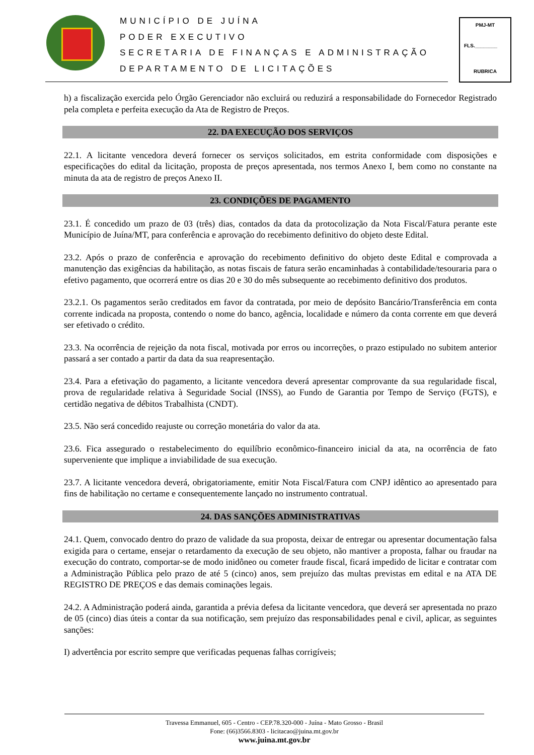MUNICÍPIO DE JUÍNA
PODER EXECUTIVO
SECRETARIA DE FINANÇAS E ADMINISTRAÇÃO
DEPARTAMENTO DE LICITAÇÕES
PMJ-MT
FLS.________
RUBRICA
h) a fiscalização exercida pelo Órgão Gerenciador não excluirá ou reduzirá a responsabilidade do Fornecedor Registrado pela completa e perfeita execução da Ata de Registro de Preços.
22. DA EXECUÇÃO DOS SERVIÇOS
22.1. A licitante vencedora deverá fornecer os serviços solicitados, em estrita conformidade com disposições e especificações do edital da licitação, proposta de preços apresentada, nos termos Anexo I, bem como no constante na minuta da ata de registro de preços Anexo II.
23. CONDIÇÕES DE PAGAMENTO
23.1. É concedido um prazo de 03 (três) dias, contados da data da protocolização da Nota Fiscal/Fatura perante este Município de Juína/MT, para conferência e aprovação do recebimento definitivo do objeto deste Edital.
23.2. Após o prazo de conferência e aprovação do recebimento definitivo do objeto deste Edital e comprovada a manutenção das exigências da habilitação, as notas fiscais de fatura serão encaminhadas à contabilidade/tesouraria para o efetivo pagamento, que ocorrerá entre os dias 20 e 30 do mês subsequente ao recebimento definitivo dos produtos.
23.2.1. Os pagamentos serão creditados em favor da contratada, por meio de depósito Bancário/Transferência em conta corrente indicada na proposta, contendo o nome do banco, agência, localidade e número da conta corrente em que deverá ser efetivado o crédito.
23.3. Na ocorrência de rejeição da nota fiscal, motivada por erros ou incorreções, o prazo estipulado no subitem anterior passará a ser contado a partir da data da sua reapresentação.
23.4. Para a efetivação do pagamento, a licitante vencedora deverá apresentar comprovante da sua regularidade fiscal, prova de regularidade relativa à Seguridade Social (INSS), ao Fundo de Garantia por Tempo de Serviço (FGTS), e certidão negativa de débitos Trabalhista (CNDT).
23.5. Não será concedido reajuste ou correção monetária do valor da ata.
23.6. Fica assegurado o restabelecimento do equilíbrio econômico-financeiro inicial da ata, na ocorrência de fato superveniente que implique a inviabilidade de sua execução.
23.7. A licitante vencedora deverá, obrigatoriamente, emitir Nota Fiscal/Fatura com CNPJ idêntico ao apresentado para fins de habilitação no certame e consequentemente lançado no instrumento contratual.
24. DAS SANÇÕES ADMINISTRATIVAS
24.1. Quem, convocado dentro do prazo de validade da sua proposta, deixar de entregar ou apresentar documentação falsa exigida para o certame, ensejar o retardamento da execução de seu objeto, não mantiver a proposta, falhar ou fraudar na execução do contrato, comportar-se de modo inidôneo ou cometer fraude fiscal, ficará impedido de licitar e contratar com a Administração Pública pelo prazo de até 5 (cinco) anos, sem prejuízo das multas previstas em edital e na ATA DE REGISTRO DE PREÇOS e das demais cominações legais.
24.2. A Administração poderá ainda, garantida a prévia defesa da licitante vencedora, que deverá ser apresentada no prazo de 05 (cinco) dias úteis a contar da sua notificação, sem prejuízo das responsabilidades penal e civil, aplicar, as seguintes sanções:
I) advertência por escrito sempre que verificadas pequenas falhas corrigíveis;
Travessa Emmanuel, 605 - Centro - CEP.78.320-000 - Juína - Mato Grosso - Brasil
Fone: (66)3566.8303 - licitacao@juina.mt.gov.br
www.juina.mt.gov.br